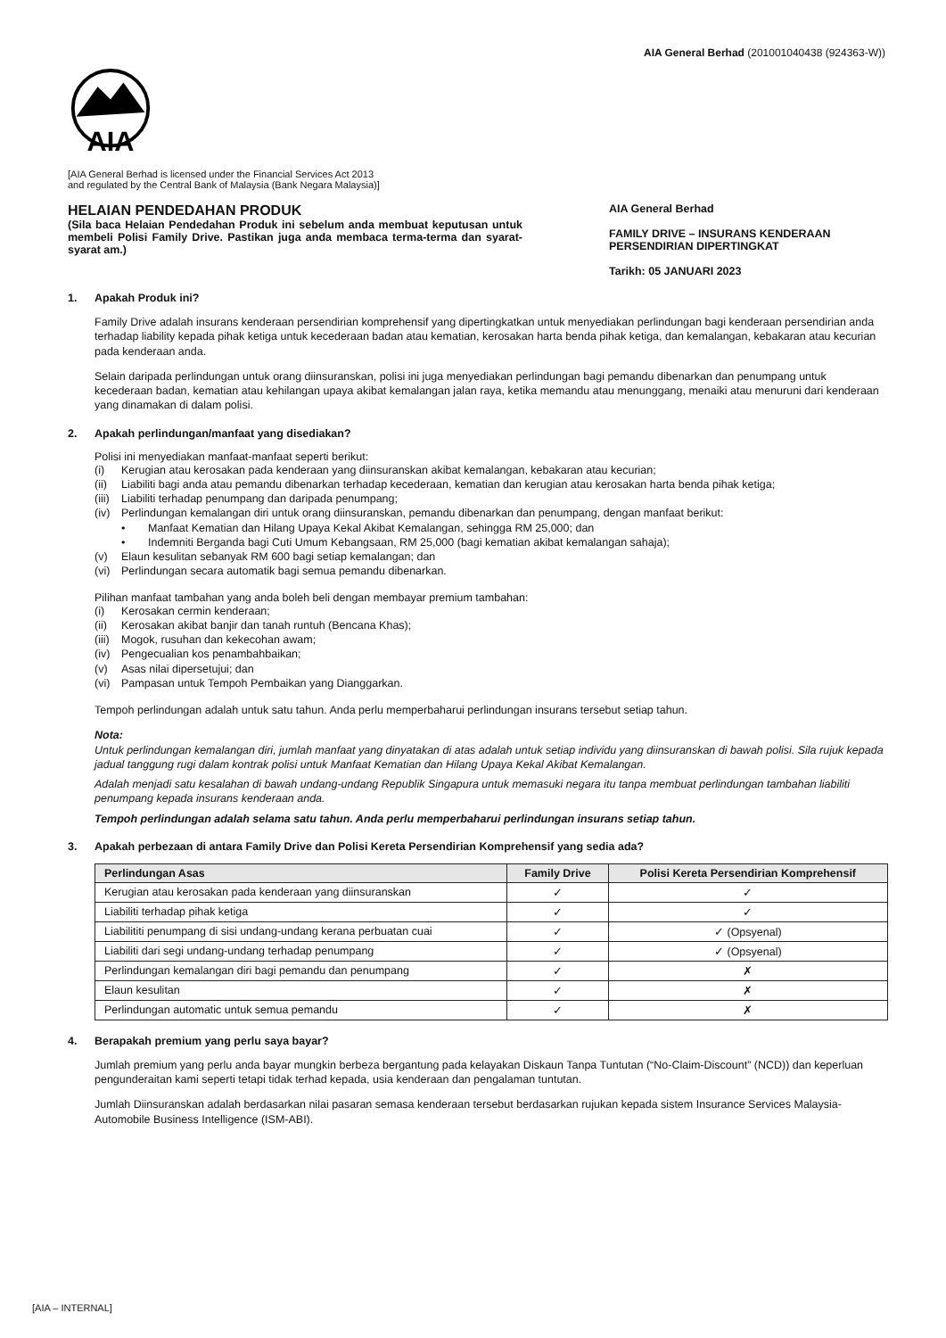AIA General Berhad (201001040438 (924363-W))
AIA
[AIA General Berhad is licensed under the Financial Services Act 2013
and regulated by the Central Bank of Malaysia (Bank Negara Malaysia)]
HELAIAN PENDEDAHAN PRODUK
(Sila baca Helaian Pendedahan Produk ini sebelum anda membuat keputusan untuk membeli Polisi Family Drive. Pastikan juga anda membaca terma-terma dan syarat-syarat am.)
AIA General Berhad
FAMILY DRIVE – INSURANS KENDERAAN PERSENDIRIAN DIPERTINGKAT
Tarikh: 05 JANUARI 2023
1. Apakah Produk ini?
Family Drive adalah insurans kenderaan persendirian komprehensif yang dipertingkatkan untuk menyediakan perlindungan bagi kenderaan persendirian anda terhadap liability kepada pihak ketiga untuk kecederaan badan atau kematian, kerosakan harta benda pihak ketiga, dan kemalangan, kebakaran atau kecurian pada kenderaan anda.
Selain daripada perlindungan untuk orang diinsuranskan, polisi ini juga menyediakan perlindungan bagi pemandu dibenarkan dan penumpang untuk kecederaan badan, kematian atau kehilangan upaya akibat kemalangan jalan raya, ketika memandu atau menunggang, menaiki atau menuruni dari kenderaan yang dinamakan di dalam polisi.
2. Apakah perlindungan/manfaat yang disediakan?
Polisi ini menyediakan manfaat-manfaat seperti berikut:
(i) Kerugian atau kerosakan pada kenderaan yang diinsuranskan akibat kemalangan, kebakaran atau kecurian;
(ii) Liabiliti bagi anda atau pemandu dibenarkan terhadap kecederaan, kematian dan kerugian atau kerosakan harta benda pihak ketiga;
(iii) Liabiliti terhadap penumpang dan daripada penumpang;
(iv) Perlindungan kemalangan diri untuk orang diinsuranskan, pemandu dibenarkan dan penumpang, dengan manfaat berikut:
• Manfaat Kematian dan Hilang Upaya Kekal Akibat Kemalangan, sehingga RM 25,000; dan
• Indemniti Berganda bagi Cuti Umum Kebangsaan, RM 25,000 (bagi kematian akibat kemalangan sahaja);
(v) Elaun kesulitan sebanyak RM 600 bagi setiap kemalangan; dan
(vi) Perlindungan secara automatik bagi semua pemandu dibenarkan.
Pilihan manfaat tambahan yang anda boleh beli dengan membayar premium tambahan:
(i) Kerosakan cermin kenderaan;
(ii) Kerosakan akibat banjir dan tanah runtuh (Bencana Khas);
(iii) Mogok, rusuhan dan kekecohan awam;
(iv) Pengecualian kos penambahbaikan;
(v) Asas nilai dipersetujui; dan
(vi) Pampasan untuk Tempoh Pembaikan yang Dianggarkan.
Tempoh perlindungan adalah untuk satu tahun. Anda perlu memperbaharui perlindungan insurans tersebut setiap tahun.
Nota:
Untuk perlindungan kemalangan diri, jumlah manfaat yang dinyatakan di atas adalah untuk setiap individu yang diinsuranskan di bawah polisi. Sila rujuk kepada jadual tanggung rugi dalam kontrak polisi untuk Manfaat Kematian dan Hilang Upaya Kekal Akibat Kemalangan.
Adalah menjadi satu kesalahan di bawah undang-undang Republik Singapura untuk memasuki negara itu tanpa membuat perlindungan tambahan liabiliti penumpang kepada insurans kenderaan anda.
Tempoh perlindungan adalah selama satu tahun. Anda perlu memperbaharui perlindungan insurans setiap tahun.
3. Apakah perbezaan di antara Family Drive dan Polisi Kereta Persendirian Komprehensif yang sedia ada?
| Perlindungan Asas | Family Drive | Polisi Kereta Persendirian Komprehensif |
| --- | --- | --- |
| Kerugian atau kerosakan pada kenderaan yang diinsuranskan | ✓ | ✓ |
| Liabiliti terhadap pihak ketiga | ✓ | ✓ |
| Liabilititi penumpang di sisi undang-undang kerana perbuatan cuai | ✓ | ✓ (Opsyenal) |
| Liabiliti dari segi undang-undang terhadap penumpang | ✓ | ✓ (Opsyenal) |
| Perlindungan kemalangan diri bagi pemandu dan penumpang | ✓ | ✗ |
| Elaun kesulitan | ✓ | ✗ |
| Perlindungan automatic untuk semua pemandu | ✓ | ✗ |
4. Berapakah premium yang perlu saya bayar?
Jumlah premium yang perlu anda bayar mungkin berbeza bergantung pada kelayakan Diskaun Tanpa Tuntutan (“No-Claim-Discount” (NCD)) dan keperluan pengunderaitan kami seperti tetapi tidak terhad kepada, usia kenderaan dan pengalaman tuntutan.
Jumlah Diinsuranskan adalah berdasarkan nilai pasaran semasa kenderaan tersebut berdasarkan rujukan kepada sistem Insurance Services Malaysia-Automobile Business Intelligence (ISM-ABI).
[AIA – INTERNAL]